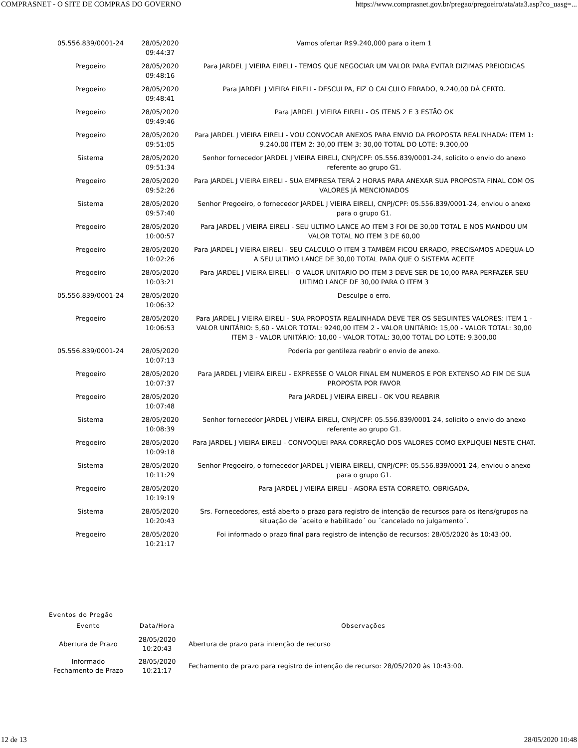COMPRASNET - O SITE DE COMPRAS DO GOVERNO https://www.comprasnet.gov.br/pregao/pregoeiro/ata/ata3.asp?co_uasg=...
| 05.556.839/0001-24 | 28/05/2020 09:44:37 | Vamos ofertar R$9.240,000 para o item 1 |
| Pregoeiro | 28/05/2020 09:48:16 | Para JARDEL J VIEIRA EIRELI - TEMOS QUE NEGOCIAR UM VALOR PARA EVITAR DIZIMAS PREIODICAS |
| Pregoeiro | 28/05/2020 09:48:41 | Para JARDEL J VIEIRA EIRELI - DESCULPA, FIZ O CALCULO ERRADO, 9.240,00 DÁ CERTO. |
| Pregoeiro | 28/05/2020 09:49:46 | Para JARDEL J VIEIRA EIRELI - OS ITENS 2 E 3 ESTÃO OK |
| Pregoeiro | 28/05/2020 09:51:05 | Para JARDEL J VIEIRA EIRELI - VOU CONVOCAR ANEXOS PARA ENVIO DA PROPOSTA REALINHADA: ITEM 1: 9.240,00 ITEM 2: 30,00 ITEM 3: 30,00 TOTAL DO LOTE: 9.300,00 |
| Sistema | 28/05/2020 09:51:34 | Senhor fornecedor JARDEL J VIEIRA EIRELI, CNPJ/CPF: 05.556.839/0001-24, solicito o envio do anexo referente ao grupo G1. |
| Pregoeiro | 28/05/2020 09:52:26 | Para JARDEL J VIEIRA EIRELI - SUA EMPRESA TERÁ 2 HORAS PARA ANEXAR SUA PROPOSTA FINAL COM OS VALORES JÁ MENCIONADOS |
| Sistema | 28/05/2020 09:57:40 | Senhor Pregoeiro, o fornecedor JARDEL J VIEIRA EIRELI, CNPJ/CPF: 05.556.839/0001-24, enviou o anexo para o grupo G1. |
| Pregoeiro | 28/05/2020 10:00:57 | Para JARDEL J VIEIRA EIRELI - SEU ULTIMO LANCE AO ITEM 3 FOI DE 30,00 TOTAL E NOS MANDOU UM VALOR TOTAL NO ITEM 3 DE 60,00 |
| Pregoeiro | 28/05/2020 10:02:26 | Para JARDEL J VIEIRA EIRELI - SEU CALCULO O ITEM 3 TAMBÉM FICOU ERRADO, PRECISAMOS ADEQUA-LO A SEU ULTIMO LANCE DE 30,00 TOTAL PARA QUE O SISTEMA ACEITE |
| Pregoeiro | 28/05/2020 10:03:21 | Para JARDEL J VIEIRA EIRELI - O VALOR UNITARIO DO ITEM 3 DEVE SER DE 10,00 PARA PERFAZER SEU ULTIMO LANCE DE 30,00 PARA O ITEM 3 |
| 05.556.839/0001-24 | 28/05/2020 10:06:32 | Desculpe o erro. |
| Pregoeiro | 28/05/2020 10:06:53 | Para JARDEL J VIEIRA EIRELI - SUA PROPOSTA REALINHADA DEVE TER OS SEGUINTES VALORES: ITEM 1 - VALOR UNITÁRIO: 5,60 - VALOR TOTAL: 9240,00 ITEM 2 - VALOR UNITÁRIO: 15,00 - VALOR TOTAL: 30,00 ITEM 3 - VALOR UNITÁRIO: 10,00 - VALOR TOTAL: 30,00 TOTAL DO LOTE: 9.300,00 |
| 05.556.839/0001-24 | 28/05/2020 10:07:13 | Poderia por gentileza reabrir o envio de anexo. |
| Pregoeiro | 28/05/2020 10:07:37 | Para JARDEL J VIEIRA EIRELI - EXPRESSE O VALOR FINAL EM NUMEROS E POR EXTENSO AO FIM DE SUA PROPOSTA POR FAVOR |
| Pregoeiro | 28/05/2020 10:07:48 | Para JARDEL J VIEIRA EIRELI - OK VOU REABRIR |
| Sistema | 28/05/2020 10:08:39 | Senhor fornecedor JARDEL J VIEIRA EIRELI, CNPJ/CPF: 05.556.839/0001-24, solicito o envio do anexo referente ao grupo G1. |
| Pregoeiro | 28/05/2020 10:09:18 | Para JARDEL J VIEIRA EIRELI - CONVOQUEI PARA CORREÇÃO DOS VALORES COMO EXPLIQUEI NESTE CHAT. |
| Sistema | 28/05/2020 10:11:29 | Senhor Pregoeiro, o fornecedor JARDEL J VIEIRA EIRELI, CNPJ/CPF: 05.556.839/0001-24, enviou o anexo para o grupo G1. |
| Pregoeiro | 28/05/2020 10:19:19 | Para JARDEL J VIEIRA EIRELI - AGORA ESTA CORRETO. OBRIGADA. |
| Sistema | 28/05/2020 10:20:43 | Srs. Fornecedores, está aberto o prazo para registro de intenção de recursos para os itens/grupos na situação de ´aceito e habilitado´ ou ´cancelado no julgamento´. |
| Pregoeiro | 28/05/2020 10:21:17 | Foi informado o prazo final para registro de intenção de recursos: 28/05/2020 às 10:43:00. |
Eventos do Pregão
| Evento | Data/Hora | Observações |
| --- | --- | --- |
| Abertura de Prazo | 28/05/2020 10:20:43 | Abertura de prazo para intenção de recurso |
| Informado Fechamento de Prazo | 28/05/2020 10:21:17 | Fechamento de prazo para registro de intenção de recurso: 28/05/2020 às 10:43:00. |
12 de 13 28/05/2020 10:48